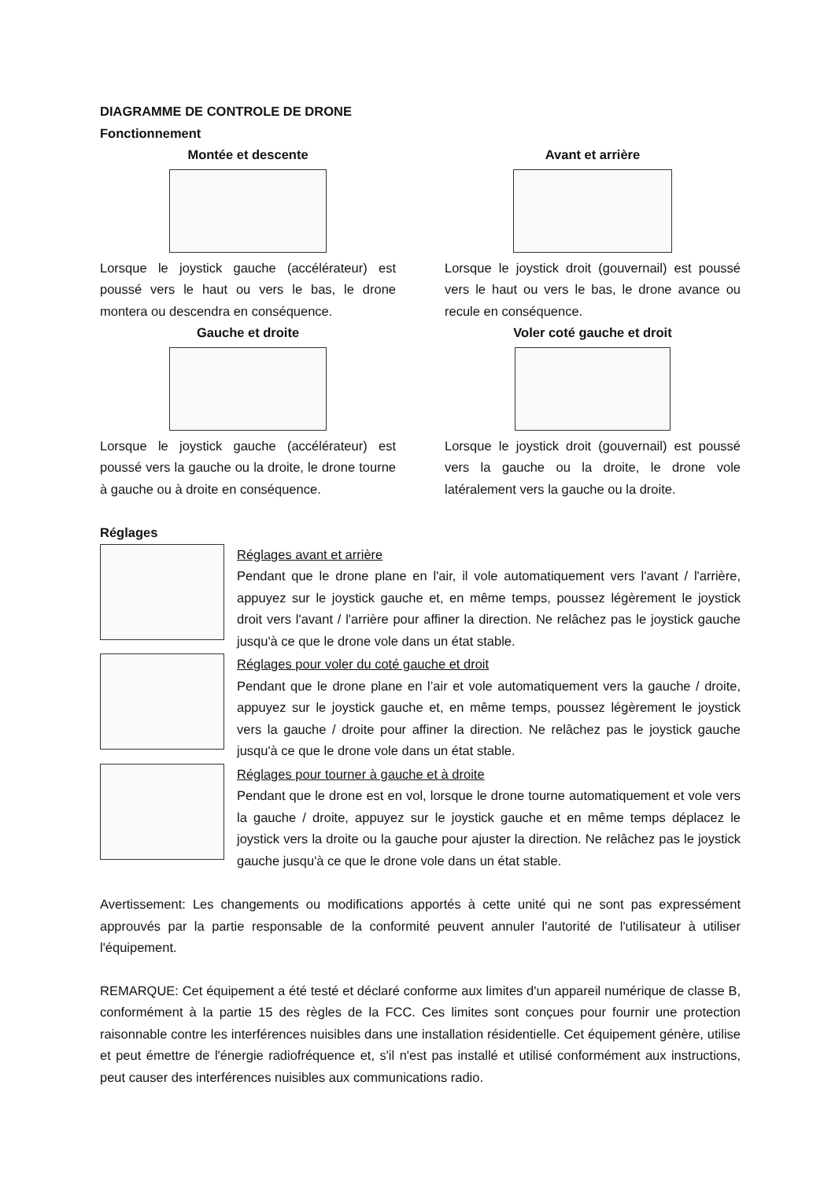DIAGRAMME DE CONTROLE DE DRONE
Fonctionnement
Montée et descente
Lorsque le joystick gauche (accélérateur) est poussé vers le haut ou vers le bas, le drone montera ou descendra en conséquence.
Gauche et droite
Lorsque le joystick gauche (accélérateur) est poussé vers la gauche ou la droite, le drone tourne à gauche ou à droite en conséquence.
Avant et arrière
Lorsque le joystick droit (gouvernail) est poussé vers le haut ou vers le bas, le drone avance ou recule en conséquence.
Voler coté gauche et droit
Lorsque le joystick droit (gouvernail) est poussé vers la gauche ou la droite, le drone vole latéralement vers la gauche ou la droite.
Réglages
Réglages avant et arrière
Pendant que le drone plane en l'air, il vole automatiquement vers l'avant / l'arrière, appuyez sur le joystick gauche et, en même temps, poussez légèrement le joystick droit vers l'avant / l'arrière pour affiner la direction. Ne relâchez pas le joystick gauche jusqu'à ce que le drone vole dans un état stable.
Réglages pour voler du coté gauche et droit
Pendant que le drone plane en l’air et vole automatiquement vers la gauche / droite, appuyez sur le joystick gauche et, en même temps, poussez légèrement le joystick vers la gauche / droite pour affiner la direction. Ne relâchez pas le joystick gauche jusqu'à ce que le drone vole dans un état stable.
Réglages pour tourner à gauche et à droite
Pendant que le drone est en vol, lorsque le drone tourne automatiquement et vole vers la gauche / droite, appuyez sur le joystick gauche et en même temps déplacez le joystick vers la droite ou la gauche pour ajuster la direction. Ne relâchez pas le joystick gauche jusqu'à ce que le drone vole dans un état stable.
Avertissement: Les changements ou modifications apportés à cette unité qui ne sont pas expressément approuvés par la partie responsable de la conformité peuvent annuler l'autorité de l'utilisateur à utiliser l'équipement.
REMARQUE: Cet équipement a été testé et déclaré conforme aux limites d'un appareil numérique de classe B, conformément à la partie 15 des règles de la FCC. Ces limites sont conçues pour fournir une protection raisonnable contre les interférences nuisibles dans une installation résidentielle. Cet équipement génère, utilise et peut émettre de l'énergie radiofréquence et, s'il n'est pas installé et utilisé conformément aux instructions, peut causer des interférences nuisibles aux communications radio.